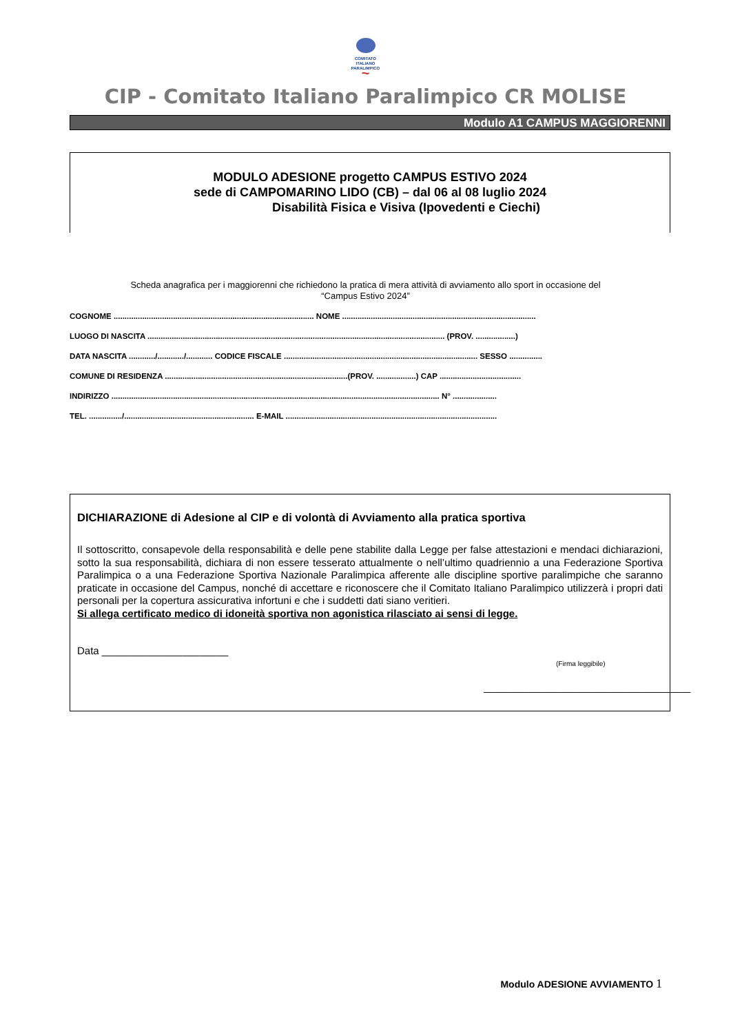COMITATO
ITALIANO
PARALIMPICO
~
CIP - Comitato Italiano Paralimpico CR MOLISE
Modulo A1 CAMPUS MAGGIORENNI
MODULO ADESIONE progetto CAMPUS ESTIVO 2024
sede di CAMPOMARINO LIDO (CB) – dal 06 al 08 luglio 2024
Disabilità Fisica e Visiva (Ipovedenti e Ciechi)
Scheda anagrafica per i maggiorenni che richiedono la pratica di mera attività di avviamento allo sport in occasione del
“Campus Estivo 2024”
COGNOME ........................................................................................... NOME ........................................................................................
LUOGO DI NASCITA ....................................................................................................................................... (PROV. ..................)
DATA NASCITA ............/............/............ CODICE FISCALE ........................................................................................ SESSO ...............
COMUNE DI RESIDENZA ...................................................................................(PROV. ..................) CAP .....................................
INDIRIZZO ..................................................................................................................................................... N° ....................
TEL. .............../........................................................... E-MAIL ................................................................................................
DICHIARAZIONE di Adesione al CIP e di volontà di Avviamento alla pratica sportiva
Il sottoscritto, consapevole della responsabilità e delle pene stabilite dalla Legge per false attestazioni e mendaci dichiarazioni, sotto la sua responsabilità, dichiara di non essere tesserato attualmente o nell’ultimo quadriennio a una Federazione Sportiva Paralimpica o a una Federazione Sportiva Nazionale Paralimpica afferente alle discipline sportive paralimpiche che saranno praticate in occasione del Campus, nonché di accettare e riconoscere che il Comitato Italiano Paralimpico utilizzerà i propri dati personali per la copertura assicurativa infortuni e che i suddetti dati siano veritieri.
Si allega certificato medico di idoneità sportiva non agonistica rilasciato ai sensi di legge.
Data ______________________
(Firma leggibile)
____________________________________
Modulo ADESIONE AVVIAMENTO 1